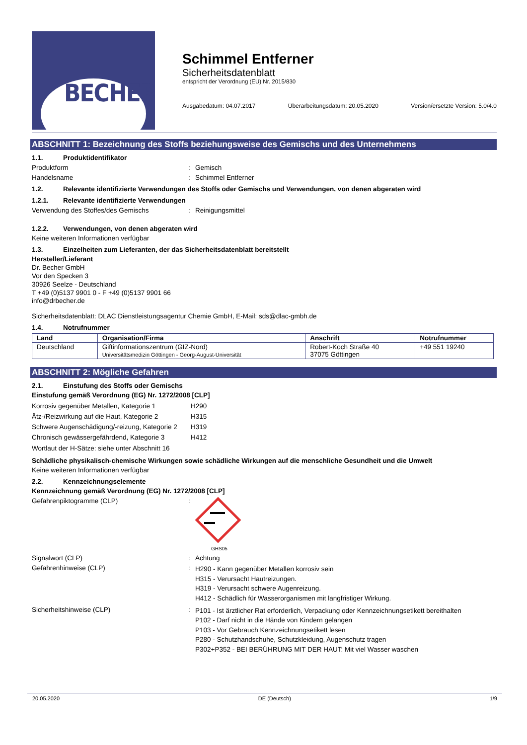BECHER
Schimmel Entferner
Sicherheitsdatenblatt
entspricht der Verordnung (EU) Nr. 2015/830
Ausgabedatum: 04.07.2017 Überarbeitungsdatum: 20.05.2020 Version/ersetzte Version: 5.0/4.0
ABSCHNITT 1: Bezeichnung des Stoffs beziehungsweise des Gemischs und des Unternehmens
1.1. Produktidentifikator
Produktform: Gemisch
Handelsname: Schimmel Entferner
1.2. Relevante identifizierte Verwendungen des Stoffs oder Gemischs und Verwendungen, von denen abgeraten wird
1.2.1. Relevante identifizierte Verwendungen
Verwendung des Stoffes/des Gemischs: Reinigungsmittel
1.2.2. Verwendungen, von denen abgeraten wird
Keine weiteren Informationen verfügbar
1.3. Einzelheiten zum Lieferanten, der das Sicherheitsdatenblatt bereitstellt
Hersteller/Lieferant
Dr. Becher GmbH
Vor den Specken 3
30926 Seelze - Deutschland
T +49 (0)5137 9901 0 - F +49 (0)5137 9901 66
info@drbecher.de
Sicherheitsdatenblatt: DLAC Dienstleistungsagentur Chemie GmbH, E-Mail: sds@dlac-gmbh.de
1.4. Notrufnummer
| Land | Organisation/Firma | Anschrift | Notrufnummer |
| --- | --- | --- | --- |
| Deutschland | Giftinformationszentrum (GIZ-Nord) Universitätsmedizin Göttingen - Georg-August-Universität | Robert-Koch Straße 40 37075 Göttingen | +49 551 19240 |
ABSCHNITT 2: Mögliche Gefahren
2.1. Einstufung des Stoffs oder Gemischs
Einstufung gemäß Verordnung (EG) Nr. 1272/2008 [CLP]
| Korrosiv gegenüber Metallen, Kategorie 1 | H290 |
| Ätz-/Reizwirkung auf die Haut, Kategorie 2 | H315 |
| Schwere Augenschädigung/-reizung, Kategorie 2 | H319 |
| Chronisch gewässergefährdend, Kategorie 3 | H412 |
Wortlaut der H-Sätze: siehe unter Abschnitt 16
Schädliche physikalisch-chemische Wirkungen sowie schädliche Wirkungen auf die menschliche Gesundheit und die Umwelt
Keine weiteren Informationen verfügbar
2.2. Kennzeichnungselemente
Kennzeichnung gemäß Verordnung (EG) Nr. 1272/2008 [CLP]
Gefahrenpiktogramme (CLP):
GHS05
Signalwort (CLP): Achtung
Gefahrenhinweise (CLP): H290 - Kann gegenüber Metallen korrosiv sein
H315 - Verursacht Hautreizungen.
H319 - Verursacht schwere Augenreizung.
H412 - Schädlich für Wasserorganismen mit langfristiger Wirkung.
Sicherheitshinweise (CLP): P101 - Ist ärztlicher Rat erforderlich, Verpackung oder Kennzeichnungsetikett bereithalten
P102 - Darf nicht in die Hände von Kindern gelangen
P103 - Vor Gebrauch Kennzeichnungsetikett lesen
P280 - Schutzhandschuhe, Schutzkleidung, Augenschutz tragen
P302+P352 - BEI BERÜHRUNG MIT DER HAUT: Mit viel Wasser waschen
20.05.2020 DE (Deutsch) 1/9